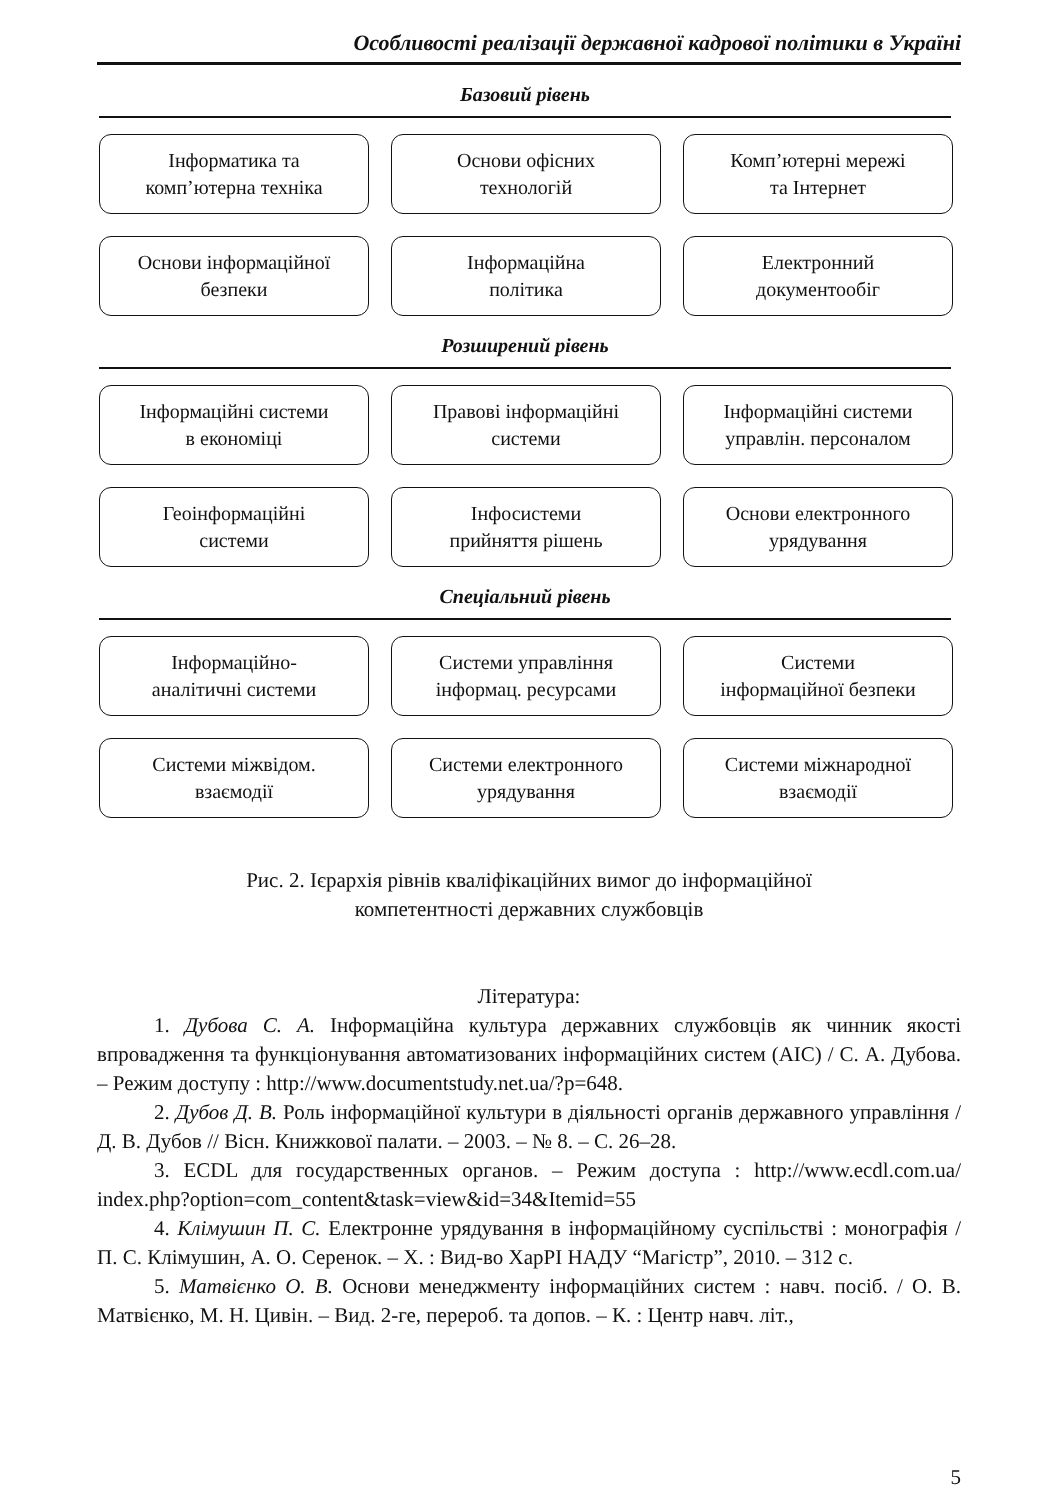Особливості реалізації державної кадрової політики в Україні
Базовий рівень
Інформатика та
комп’ютерна техніка
Основи офісних
технологій
Комп’ютерні мережі
та Інтернет
Основи інформаційної
безпеки
Інформаційна
політика
Електронний
документообіг
Розширений рівень
Інформаційні системи
в економіці
Правові інформаційні
системи
Інформаційні системи
управлін. персоналом
Геоінформаційні
системи
Інфосистеми
прийняття рішень
Основи електронного
урядування
Спеціальний рівень
Інформаційно-
аналітичні системи
Системи управління
інформац. ресурсами
Системи
інформаційної безпеки
Системи міжвідом.
взаємодії
Системи електронного
урядування
Системи міжнародної
взаємодії
Рис. 2. Ієрархія рівнів кваліфікаційних вимог до інформаційної
компетентності державних службовців
Література:
1. Дубова С. А. Інформаційна культура державних службовців як чинник якості впровадження та функціонування автоматизованих інформаційних систем (АІС) / С. А. Дубова. – Режим доступу : http://www.documentstudy.net.ua/?p=648.
2. Дубов Д. В. Роль інформаційної культури в діяльності органів державного управління / Д. В. Дубов // Вісн. Книжкової палати. – 2003. – № 8. – С. 26–28.
3. ECDL для государственных органов. – Режим доступа : http://www.ecdl.com.ua/ index.php?option=com_content&task=view&id=34&Itemid=55
4. Клімушин П. С. Електронне урядування в інформаційному суспільстві : монографія / П. С. Клімушин, А. О. Серенок. – Х. : Вид-во ХарРІ НАДУ “Магістр”, 2010. – 312 с.
5. Матвієнко О. В. Основи менеджменту інформаційних систем : навч. посіб. / О. В. Матвієнко, М. Н. Цивін. – Вид. 2-ге, перероб. та допов. – К. : Центр навч. літ.,
5